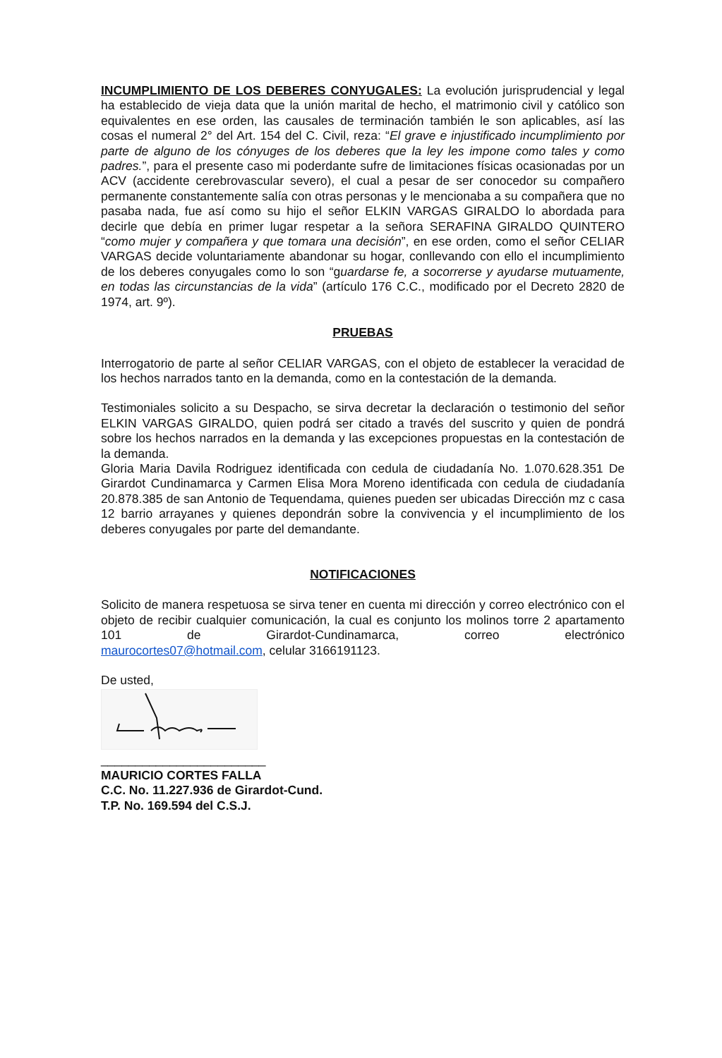INCUMPLIMIENTO DE LOS DEBERES CONYUGALES: La evolución jurisprudencial y legal ha establecido de vieja data que la unión marital de hecho, el matrimonio civil y católico son equivalentes en ese orden, las causales de terminación también le son aplicables, así las cosas el numeral 2° del Art. 154 del C. Civil, reza: “El grave e injustificado incumplimiento por parte de alguno de los cónyuges de los deberes que la ley les impone como tales y como padres.”, para el presente caso mi poderdante sufre de limitaciones físicas ocasionadas por un ACV (accidente cerebrovascular severo), el cual a pesar de ser conocedor su compañero permanente constantemente salía con otras personas y le mencionaba a su compañera que no pasaba nada, fue así como su hijo el señor ELKIN VARGAS GIRALDO lo abordada para decirle que debía en primer lugar respetar a la señora SERAFINA GIRALDO QUINTERO “como mujer y compañera y que tomara una decisión”, en ese orden, como el señor CELIAR VARGAS decide voluntariamente abandonar su hogar, conllevando con ello el incumplimiento de los deberes conyugales como lo son “guardarse fe, a socorrerse y ayudarse mutuamente, en todas las circunstancias de la vida” (artículo 176 C.C., modificado por el Decreto 2820 de 1974, art. 9º).
PRUEBAS
Interrogatorio de parte al señor CELIAR VARGAS, con el objeto de establecer la veracidad de los hechos narrados tanto en la demanda, como en la contestación de la demanda.
Testimoniales solicito a su Despacho, se sirva decretar la declaración o testimonio del señor ELKIN VARGAS GIRALDO, quien podrá ser citado a través del suscrito y quien de pondrá sobre los hechos narrados en la demanda y las excepciones propuestas en la contestación de la demanda.
Gloria Maria Davila Rodriguez identificada con cedula de ciudadanía No. 1.070.628.351 De Girardot Cundinamarca y Carmen Elisa Mora Moreno identificada con cedula de ciudadanía 20.878.385 de san Antonio de Tequendama, quienes pueden ser ubicadas Dirección mz c casa 12 barrio arrayanes y quienes depondrán sobre la convivencia y el incumplimiento de los deberes conyugales por parte del demandante.
NOTIFICACIONES
Solicito de manera respetuosa se sirva tener en cuenta mi dirección y correo electrónico con el objeto de recibir cualquier comunicación, la cual es conjunto los molinos torre 2 apartamento 101 de Girardot-Cundinamarca, correo electrónico
maurocortes07@hotmail.com, celular 3166191123.
De usted,
________________________
MAURICIO CORTES FALLA
C.C. No. 11.227.936 de Girardot-Cund.
T.P. No. 169.594 del C.S.J.